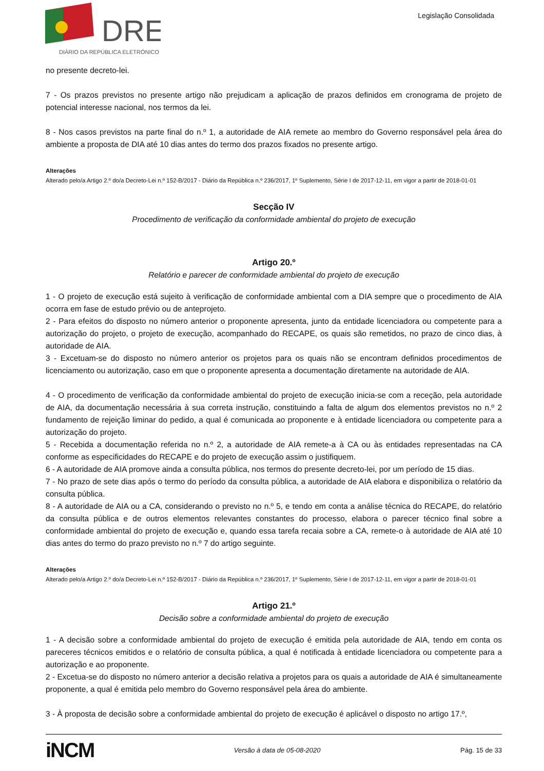DRE
DIÁRIO DA REPÚBLICA ELETRÓNICO
Legislação Consolidada
no presente decreto-lei.
7 - Os prazos previstos no presente artigo não prejudicam a aplicação de prazos definidos em cronograma de projeto de potencial interesse nacional, nos termos da lei.
8 - Nos casos previstos na parte final do n.º 1, a autoridade de AIA remete ao membro do Governo responsável pela área do ambiente a proposta de DIA até 10 dias antes do termo dos prazos fixados no presente artigo.
Alterações
Alterado pelo/a Artigo 2.º do/a Decreto-Lei n.º 152-B/2017 - Diário da República n.º 236/2017, 1º Suplemento, Série I de 2017-12-11, em vigor a partir de 2018-01-01
Secção IV
Procedimento de verificação da conformidade ambiental do projeto de execução
Artigo 20.º
Relatório e parecer de conformidade ambiental do projeto de execução
1 - O projeto de execução está sujeito à verificação de conformidade ambiental com a DIA sempre que o procedimento de AIA ocorra em fase de estudo prévio ou de anteprojeto.
2 - Para efeitos do disposto no número anterior o proponente apresenta, junto da entidade licenciadora ou competente para a autorização do projeto, o projeto de execução, acompanhado do RECAPE, os quais são remetidos, no prazo de cinco dias, à autoridade de AIA.
3 - Excetuam-se do disposto no número anterior os projetos para os quais não se encontram definidos procedimentos de licenciamento ou autorização, caso em que o proponente apresenta a documentação diretamente na autoridade de AIA.
4 - O procedimento de verificação da conformidade ambiental do projeto de execução inicia-se com a receção, pela autoridade de AIA, da documentação necessária à sua correta instrução, constituindo a falta de algum dos elementos previstos no n.º 2 fundamento de rejeição liminar do pedido, a qual é comunicada ao proponente e à entidade licenciadora ou competente para a autorização do projeto.
5 - Recebida a documentação referida no n.º 2, a autoridade de AIA remete-a à CA ou às entidades representadas na CA conforme as especificidades do RECAPE e do projeto de execução assim o justifiquem.
6 - A autoridade de AIA promove ainda a consulta pública, nos termos do presente decreto-lei, por um período de 15 dias.
7 - No prazo de sete dias após o termo do período da consulta pública, a autoridade de AIA elabora e disponibiliza o relatório da consulta pública.
8 - A autoridade de AIA ou a CA, considerando o previsto no n.º 5, e tendo em conta a análise técnica do RECAPE, do relatório da consulta pública e de outros elementos relevantes constantes do processo, elabora o parecer técnico final sobre a conformidade ambiental do projeto de execução e, quando essa tarefa recaia sobre a CA, remete-o à autoridade de AIA até 10 dias antes do termo do prazo previsto no n.º 7 do artigo seguinte.
Alterações
Alterado pelo/a Artigo 2.º do/a Decreto-Lei n.º 152-B/2017 - Diário da República n.º 236/2017, 1º Suplemento, Série I de 2017-12-11, em vigor a partir de 2018-01-01
Artigo 21.º
Decisão sobre a conformidade ambiental do projeto de execução
1 - A decisão sobre a conformidade ambiental do projeto de execução é emitida pela autoridade de AIA, tendo em conta os pareceres técnicos emitidos e o relatório de consulta pública, a qual é notificada à entidade licenciadora ou competente para a autorização e ao proponente.
2 - Excetua-se do disposto no número anterior a decisão relativa a projetos para os quais a autoridade de AIA é simultaneamente proponente, a qual é emitida pelo membro do Governo responsável pela área do ambiente.
3 - À proposta de decisão sobre a conformidade ambiental do projeto de execução é aplicável o disposto no artigo 17.º,
iNCM Versão à data de 05-08-2020 Pág. 15 de 33